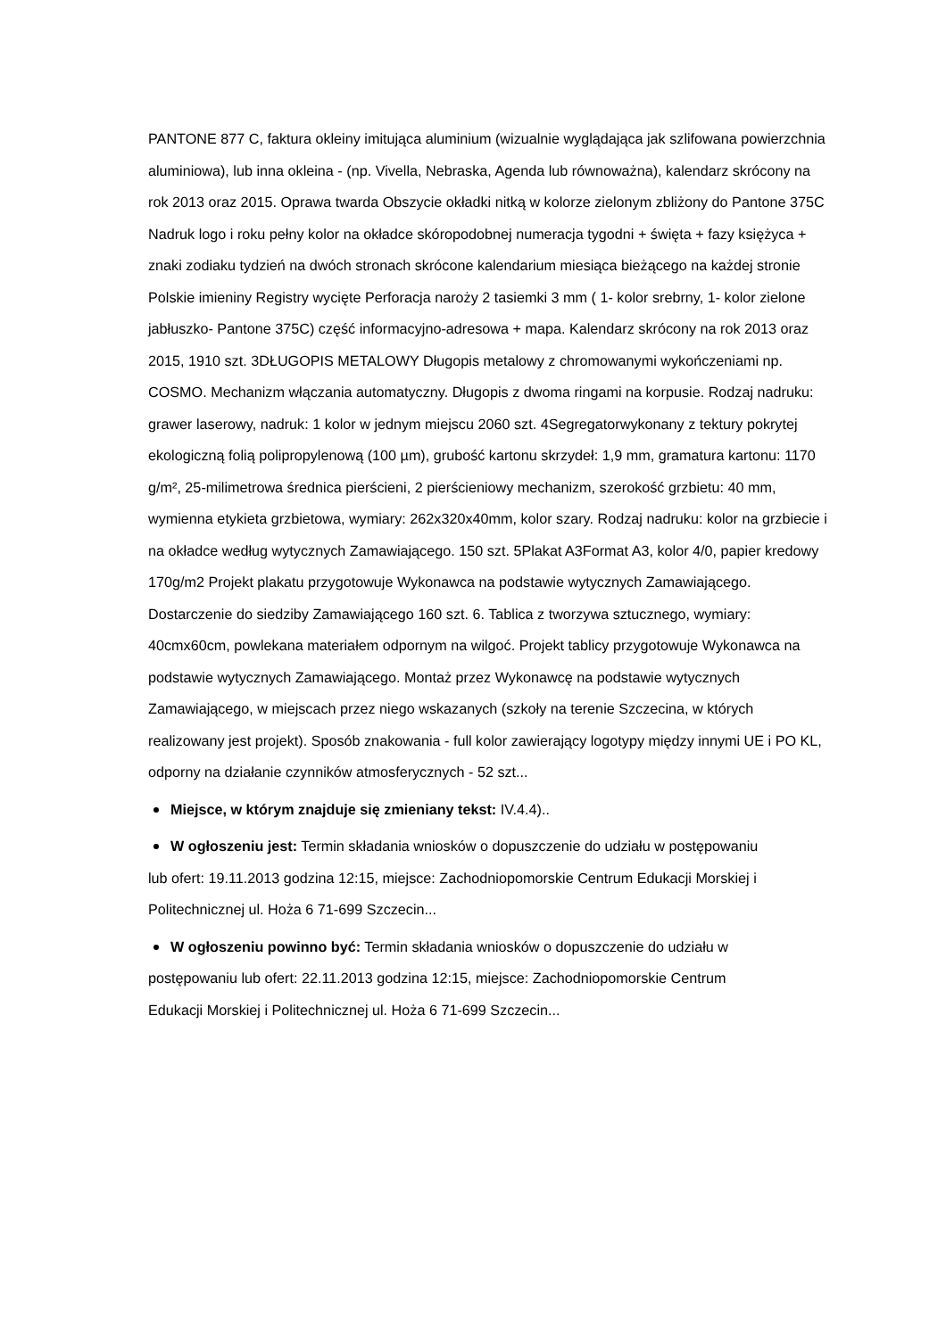PANTONE 877 C, faktura okleiny imitująca aluminium (wizualnie wyglądająca jak szlifowana powierzchnia aluminiowa), lub inna okleina - (np. Vivella, Nebraska, Agenda lub równoważna), kalendarz skrócony na rok 2013 oraz 2015. Oprawa twarda Obszycie okładki nitką w kolorze zielonym zbliżony do Pantone 375C Nadruk logo i roku pełny kolor na okładce skóropodobnej numeracja tygodni + święta + fazy księżyca + znaki zodiaku tydzień na dwóch stronach skrócone kalendarium miesiąca bieżącego na każdej stronie Polskie imieniny Registry wycięte Perforacja naroży 2 tasiemki 3 mm ( 1- kolor srebrny, 1- kolor zielone jabłuszko- Pantone 375C) część informacyjno-adresowa + mapa. Kalendarz skrócony na rok 2013 oraz 2015, 1910 szt. 3DŁUGOPIS METALOWY Długopis metalowy z chromowanymi wykończeniami np. COSMO. Mechanizm włączania automatyczny. Długopis z dwoma ringami na korpusie. Rodzaj nadruku: grawer laserowy, nadruk: 1 kolor w jednym miejscu 2060 szt. 4Segregatorwykonany z tektury pokrytej ekologiczną folią polipropylenową (100 µm), grubość kartonu skrzydeł: 1,9 mm, gramatura kartonu: 1170 g/m², 25-milimetrowa średnica pierścieni, 2 pierścieniowy mechanizm, szerokość grzbietu: 40 mm, wymienna etykieta grzbietowa, wymiary: 262x320x40mm, kolor szary. Rodzaj nadruku: kolor na grzbiecie i na okładce według wytycznych Zamawiającego. 150 szt. 5Plakat A3Format A3, kolor 4/0, papier kredowy 170g/m2 Projekt plakatu przygotowuje Wykonawca na podstawie wytycznych Zamawiającego. Dostarczenie do siedziby Zamawiającego 160 szt. 6. Tablica z tworzywa sztucznego, wymiary: 40cmx60cm, powlekana materiałem odpornym na wilgoć. Projekt tablicy przygotowuje Wykonawca na podstawie wytycznych Zamawiającego. Montaż przez Wykonawcę na podstawie wytycznych Zamawiającego, w miejscach przez niego wskazanych (szkoły na terenie Szczecina, w których realizowany jest projekt). Sposób znakowania - full kolor zawierający logotypy między innymi UE i PO KL, odporny na działanie czynników atmosferycznych - 52 szt...
Miejsce, w którym znajduje się zmieniany tekst: IV.4.4)..
W ogłoszeniu jest: Termin składania wniosków o dopuszczenie do udziału w postępowaniu
lub ofert: 19.11.2013 godzina 12:15, miejsce: Zachodniopomorskie Centrum Edukacji Morskiej i
Politechnicznej ul. Hoża 6 71-699 Szczecin...
W ogłoszeniu powinno być: Termin składania wniosków o dopuszczenie do udziału w
postępowaniu lub ofert: 22.11.2013 godzina 12:15, miejsce: Zachodniopomorskie Centrum
Edukacji Morskiej i Politechnicznej ul. Hoża 6 71-699 Szczecin...